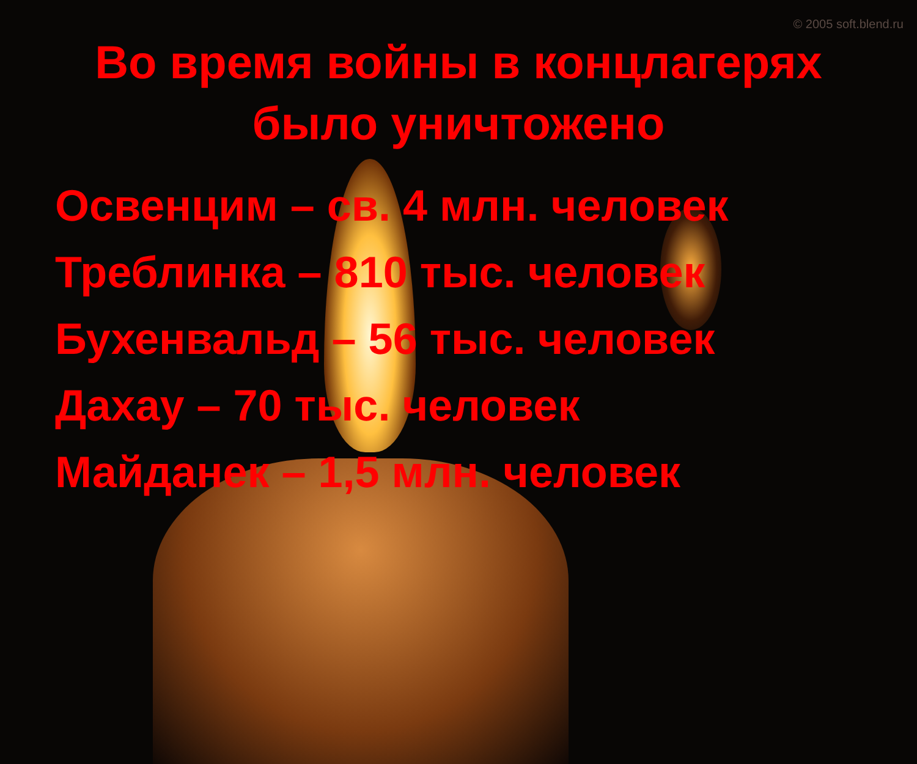© 2005 soft.blend.ru
Во время войны в концлагерях
было уничтожено
Освенцим – св. 4 млн. человек
Треблинка – 810 тыс. человек
Бухенвальд – 56 тыс. человек
Дахау – 70 тыс. человек
Майданек – 1,5 млн. человек